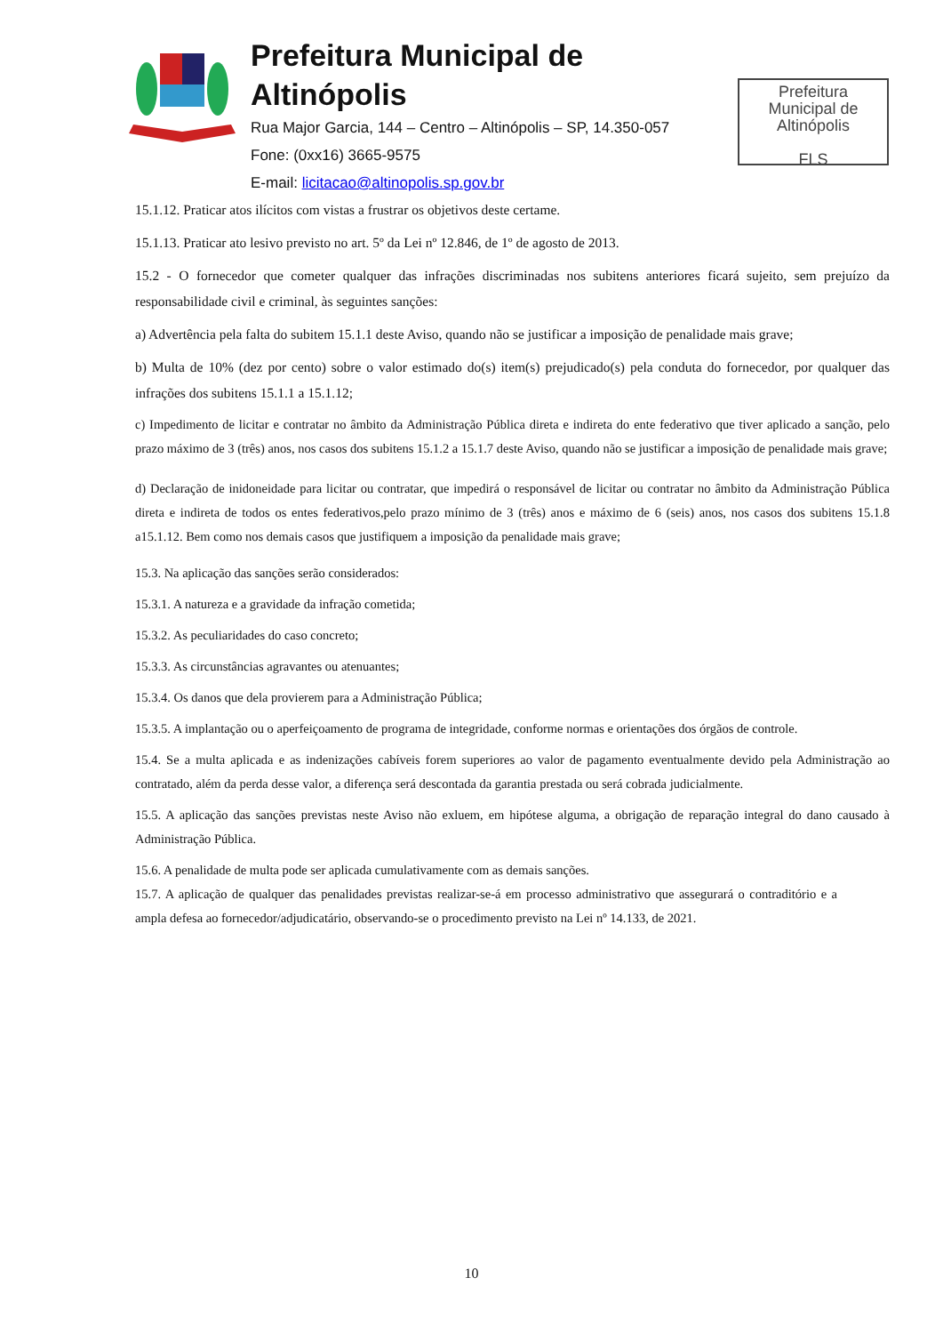Prefeitura Municipal de Altinópolis
Rua Major Garcia, 144 – Centro – Altinópolis – SP, 14.350-057
Fone: (0xx16) 3665-9575
E-mail: licitacao@altinopolis.sp.gov.br
Prefeitura
Municipal de
Altinópolis
FLS
15.1.12. Praticar atos ilícitos com vistas a frustrar os objetivos deste certame.
15.1.13. Praticar ato lesivo previsto no art. 5º da Lei nº 12.846, de 1º de agosto de 2013.
15.2 - O fornecedor que cometer qualquer das infrações discriminadas nos subitens anteriores ficará sujeito, sem prejuízo da responsabilidade civil e criminal, às seguintes sanções:
a) Advertência pela falta do subitem 15.1.1 deste Aviso, quando não se justificar a imposição de penalidade mais grave;
b) Multa de 10% (dez por cento) sobre o valor estimado do(s) item(s) prejudicado(s) pela conduta do fornecedor, por qualquer das infrações dos subitens 15.1.1 a 15.1.12;
c) Impedimento de licitar e contratar no âmbito da Administração Pública direta e indireta do ente federativo que tiver aplicado a sanção, pelo prazo máximo de 3 (três) anos, nos casos dos subitens 15.1.2 a 15.1.7 deste Aviso, quando não se justificar a imposição de penalidade mais grave;
d) Declaração de inidoneidade para licitar ou contratar, que impedirá o responsável de licitar ou contratar no âmbito da Administração Pública direta e indireta de todos os entes federativos,pelo prazo mínimo de 3 (três) anos e máximo de 6 (seis) anos, nos casos dos subitens 15.1.8 a15.1.12. Bem como nos demais casos que justifiquem a imposição da penalidade mais grave;
15.3. Na aplicação das sanções serão considerados:
15.3.1. A natureza e a gravidade da infração cometida;
15.3.2. As peculiaridades do caso concreto;
15.3.3. As circunstâncias agravantes ou atenuantes;
15.3.4. Os danos que dela provierem para a Administração Pública;
15.3.5. A implantação ou o aperfeiçoamento de programa de integridade, conforme normas e orientações dos órgãos de controle.
15.4. Se a multa aplicada e as indenizações cabíveis forem superiores ao valor de pagamento eventualmente devido pela Administração ao contratado, além da perda desse valor, a diferença será descontada da garantia prestada ou será cobrada judicialmente.
15.5. A aplicação das sanções previstas neste Aviso não exluem, em hipótese alguma, a obrigação de reparação integral do dano causado à Administração Pública.
15.6. A penalidade de multa pode ser aplicada cumulativamente com as demais sanções.
15.7. A aplicação de qualquer das penalidades previstas realizar-se-á em processo administrativo que assegurará o contraditório e a ampla defesa ao fornecedor/adjudicatário, observando-se o procedimento previsto na Lei nº 14.133, de 2021.
10